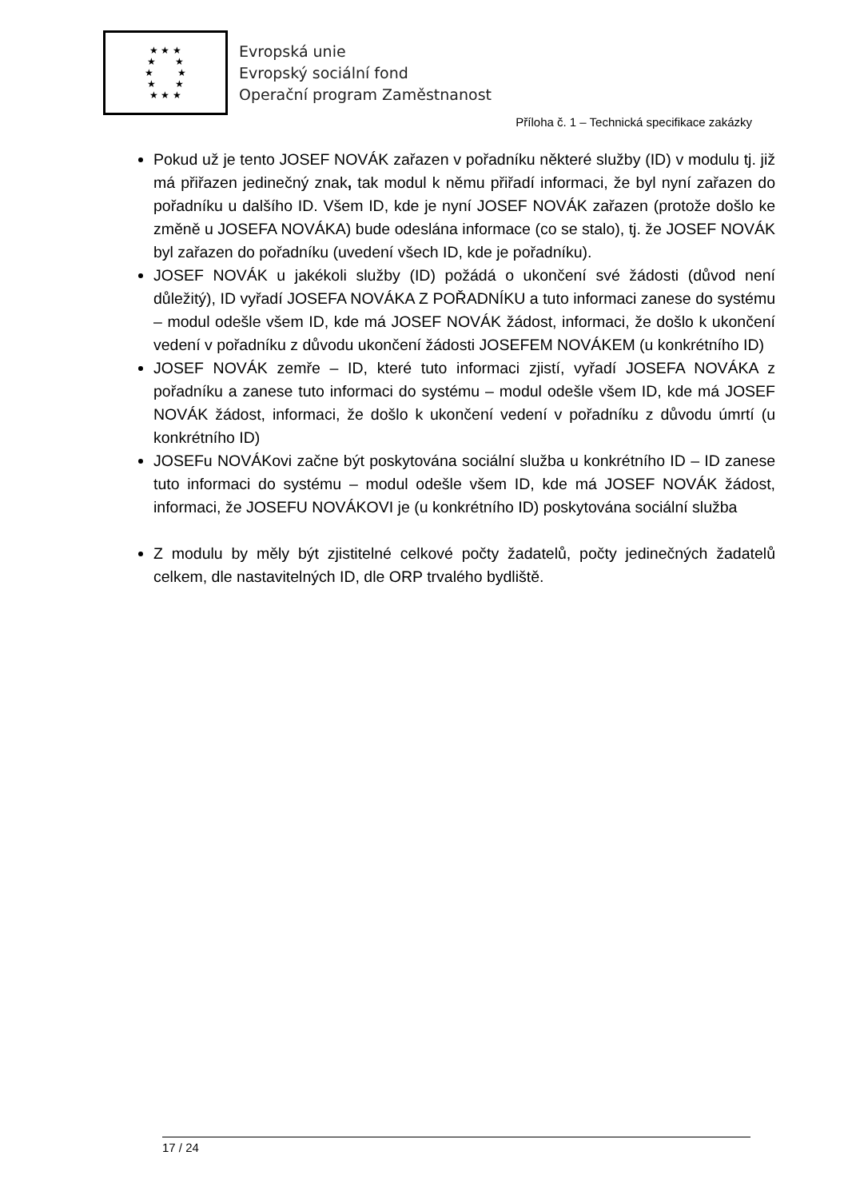★ ★ ★
★ ★
★ ★
★ ★
★ ★ ★
Evropská unie
Evropský sociální fond
Operační program Zaměstnanost
Příloha č. 1 – Technická specifikace zakázky
Pokud už je tento JOSEF NOVÁK zařazen v pořadníku některé služby (ID) v modulu tj. již má přiřazen jedinečný znak, tak modul k němu přiřadí informaci, že byl nyní zařazen do pořadníku u dalšího ID. Všem ID, kde je nyní JOSEF NOVÁK zařazen (protože došlo ke změně u JOSEFA NOVÁKA) bude odeslána informace (co se stalo), tj. že JOSEF NOVÁK byl zařazen do pořadníku (uvedení všech ID, kde je pořadníku).
JOSEF NOVÁK u jakékoli služby (ID) požádá o ukončení své žádosti (důvod není důležitý), ID vyřadí JOSEFA NOVÁKA Z POŘADNÍKU a tuto informaci zanese do systému – modul odešle všem ID, kde má JOSEF NOVÁK žádost, informaci, že došlo k ukončení vedení v pořadníku z důvodu ukončení žádosti JOSEFEM NOVÁKEM (u konkrétního ID)
JOSEF NOVÁK zemře – ID, které tuto informaci zjistí, vyřadí JOSEFA NOVÁKA z pořadníku a zanese tuto informaci do systému – modul odešle všem ID, kde má JOSEF NOVÁK žádost, informaci, že došlo k ukončení vedení v pořadníku z důvodu úmrtí (u konkrétního ID)
JOSEFu NOVÁKovi začne být poskytována sociální služba u konkrétního ID – ID zanese tuto informaci do systému – modul odešle všem ID, kde má JOSEF NOVÁK žádost, informaci, že JOSEFU NOVÁKOVI je (u konkrétního ID) poskytována sociální služba
Z modulu by měly být zjistitelné celkové počty žadatelů, počty jedinečných žadatelů celkem, dle nastavitelných ID, dle ORP trvalého bydliště.
17 / 24